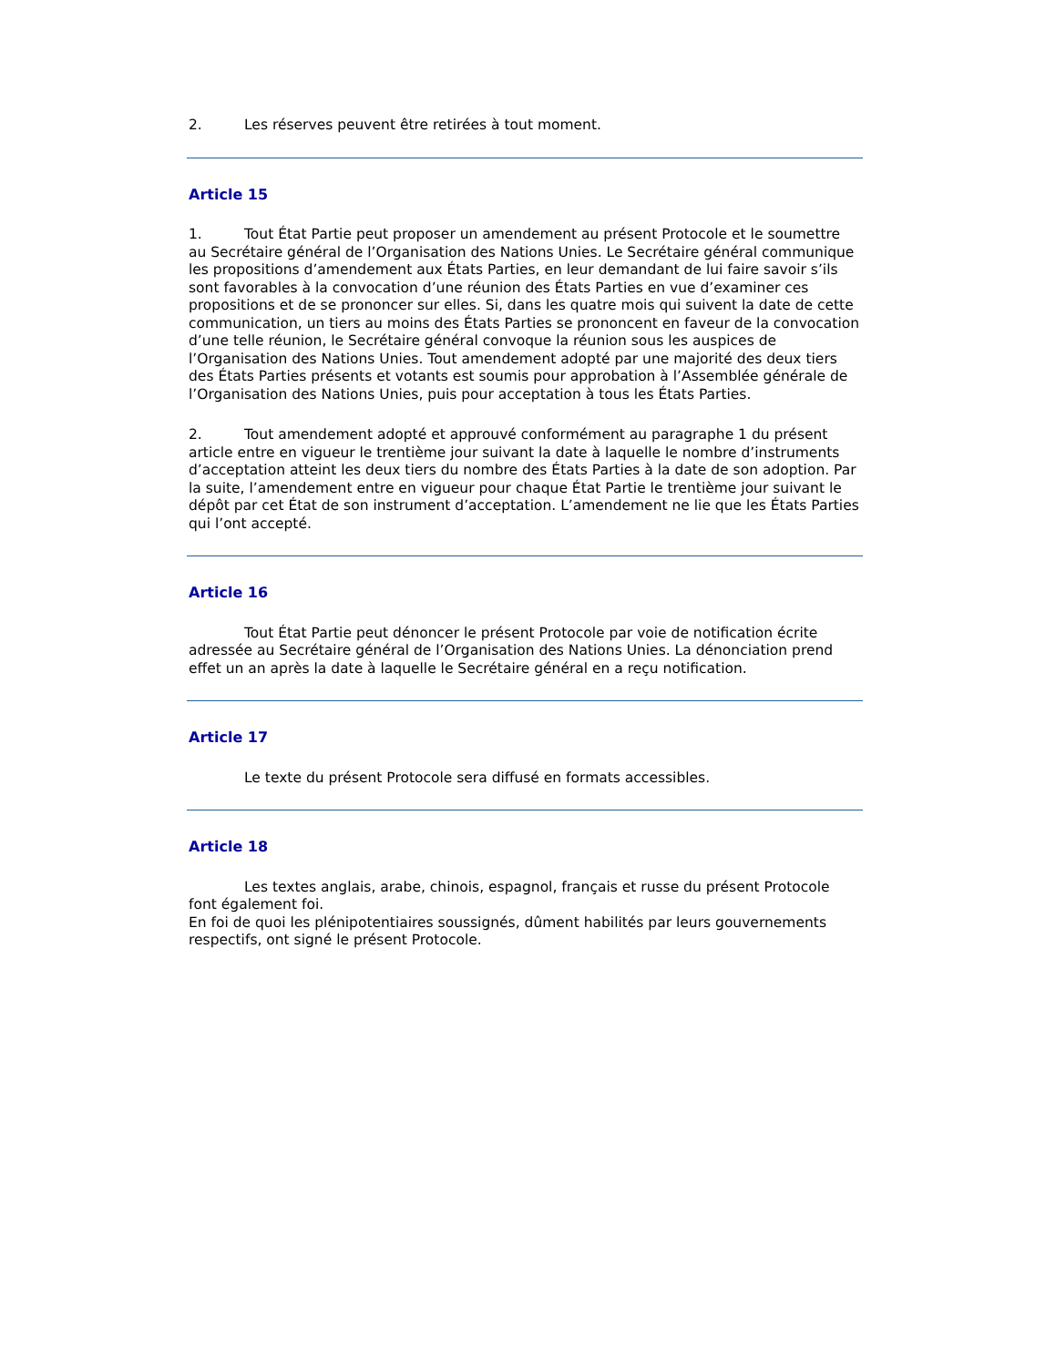2. Les réserves peuvent être retirées à tout moment.
Article 15
1. Tout État Partie peut proposer un amendement au présent Protocole et le soumettre au Secrétaire général de l’Organisation des Nations Unies. Le Secrétaire général communique les propositions d’amendement aux États Parties, en leur demandant de lui faire savoir s’ils sont favorables à la convocation d’une réunion des États Parties en vue d’examiner ces propositions et de se prononcer sur elles. Si, dans les quatre mois qui suivent la date de cette communication, un tiers au moins des États Parties se prononcent en faveur de la convocation d’une telle réunion, le Secrétaire général convoque la réunion sous les auspices de l’Organisation des Nations Unies. Tout amendement adopté par une majorité des deux tiers des États Parties présents et votants est soumis pour approbation à l’Assemblée générale de l’Organisation des Nations Unies, puis pour acceptation à tous les États Parties.
2. Tout amendement adopté et approuvé conformément au paragraphe 1 du présent article entre en vigueur le trentième jour suivant la date à laquelle le nombre d’instruments d’acceptation atteint les deux tiers du nombre des États Parties à la date de son adoption. Par la suite, l’amendement entre en vigueur pour chaque État Partie le trentième jour suivant le dépôt par cet État de son instrument d’acceptation. L’amendement ne lie que les États Parties qui l’ont accepté.
Article 16
Tout État Partie peut dénoncer le présent Protocole par voie de notification écrite adressée au Secrétaire général de l’Organisation des Nations Unies. La dénonciation prend effet un an après la date à laquelle le Secrétaire général en a reçu notification.
Article 17
Le texte du présent Protocole sera diffusé en formats accessibles.
Article 18
Les textes anglais, arabe, chinois, espagnol, français et russe du présent Protocole font également foi.
En foi de quoi les plénipotentiaires soussignés, dûment habilités par leurs gouvernements respectifs, ont signé le présent Protocole.